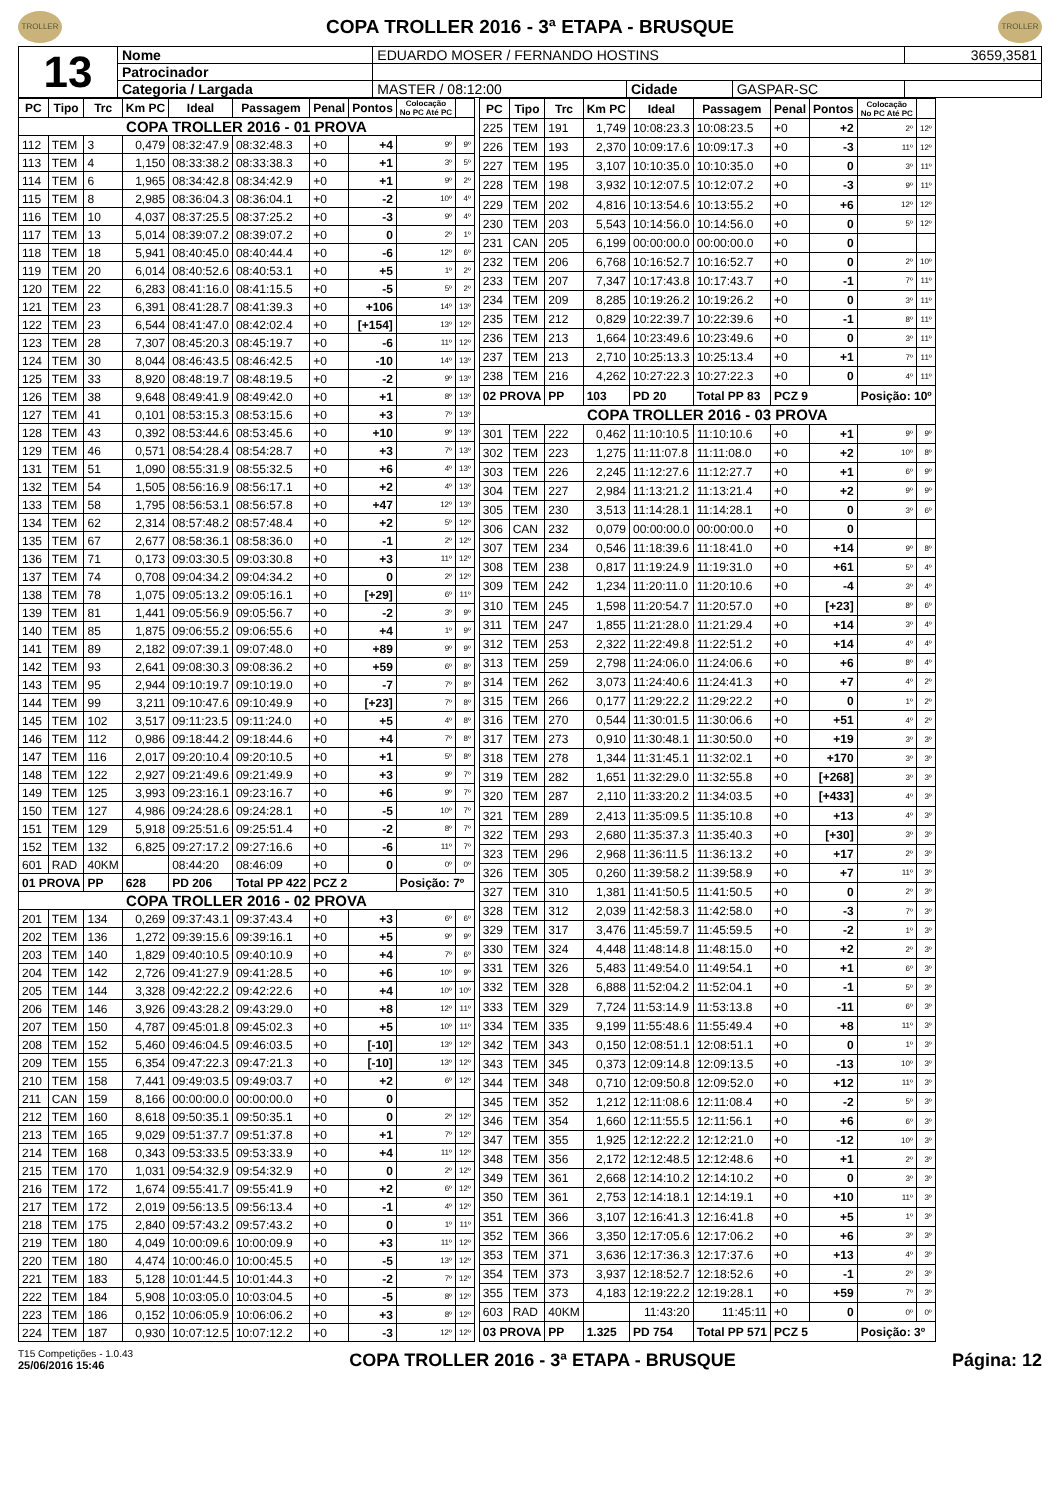TROLLER
COPA TROLLER 2016 - 3ª ETAPA - BRUSQUE
TROLLER
| 13 | Nome | EDUARDO MOSER / FERNANDO HOSTINS | | | 3659,3581 |
| | Patrocinador | | | | |
| | Categoria / Largada | MASTER / 08:12:00 | Cidade | GASPAR-SC | |
| PC | Tipo | Trc | Km PC | Ideal | Passagem | Penal | Pontos | Colocação No PC Até PC | |
| --- | --- | --- | --- | --- | --- | --- | --- | --- | --- |
| COPA TROLLER 2016 - 01 PROVA | | | | | | | | | |
| 112 | TEM | 3 | 0,479 | 08:32:47.9 | 08:32:48.3 | +0 | +4 | 9º | 9º |
| 113 | TEM | 4 | 1,150 | 08:33:38.2 | 08:33:38.3 | +0 | +1 | 3º | 5º |
| 114 | TEM | 6 | 1,965 | 08:34:42.8 | 08:34:42.9 | +0 | +1 | 9º | 2º |
| 115 | TEM | 8 | 2,985 | 08:36:04.3 | 08:36:04.1 | +0 | -2 | 10º | 4º |
| 116 | TEM | 10 | 4,037 | 08:37:25.5 | 08:37:25.2 | +0 | -3 | 9º | 4º |
| 117 | TEM | 13 | 5,014 | 08:39:07.2 | 08:39:07.2 | +0 | 0 | 2º | 1º |
| 118 | TEM | 18 | 5,941 | 08:40:45.0 | 08:40:44.4 | +0 | -6 | 12º | 6º |
| 119 | TEM | 20 | 6,014 | 08:40:52.6 | 08:40:53.1 | +0 | +5 | 1º | 2º |
| 120 | TEM | 22 | 6,283 | 08:41:16.0 | 08:41:15.5 | +0 | -5 | 5º | 2º |
| 121 | TEM | 23 | 6,391 | 08:41:28.7 | 08:41:39.3 | +0 | +106 | 14º | 13º |
| 122 | TEM | 23 | 6,544 | 08:41:47.0 | 08:42:02.4 | +0 | [+154] | 13º | 12º |
| 123 | TEM | 28 | 7,307 | 08:45:20.3 | 08:45:19.7 | +0 | -6 | 11º | 12º |
| 124 | TEM | 30 | 8,044 | 08:46:43.5 | 08:46:42.5 | +0 | -10 | 14º | 13º |
| 125 | TEM | 33 | 8,920 | 08:48:19.7 | 08:48:19.5 | +0 | -2 | 9º | 13º |
| 126 | TEM | 38 | 9,648 | 08:49:41.9 | 08:49:42.0 | +0 | +1 | 8º | 13º |
| 127 | TEM | 41 | 0,101 | 08:53:15.3 | 08:53:15.6 | +0 | +3 | 7º | 13º |
| 128 | TEM | 43 | 0,392 | 08:53:44.6 | 08:53:45.6 | +0 | +10 | 9º | 13º |
| 129 | TEM | 46 | 0,571 | 08:54:28.4 | 08:54:28.7 | +0 | +3 | 7º | 13º |
| 131 | TEM | 51 | 1,090 | 08:55:31.9 | 08:55:32.5 | +0 | +6 | 4º | 13º |
| 132 | TEM | 54 | 1,505 | 08:56:16.9 | 08:56:17.1 | +0 | +2 | 4º | 13º |
| 133 | TEM | 58 | 1,795 | 08:56:53.1 | 08:56:57.8 | +0 | +47 | 12º | 13º |
| 134 | TEM | 62 | 2,314 | 08:57:48.2 | 08:57:48.4 | +0 | +2 | 5º | 12º |
| 135 | TEM | 67 | 2,677 | 08:58:36.1 | 08:58:36.0 | +0 | -1 | 2º | 12º |
| 136 | TEM | 71 | 0,173 | 09:03:30.5 | 09:03:30.8 | +0 | +3 | 11º | 12º |
| 137 | TEM | 74 | 0,708 | 09:04:34.2 | 09:04:34.2 | +0 | 0 | 2º | 12º |
| 138 | TEM | 78 | 1,075 | 09:05:13.2 | 09:05:16.1 | +0 | [+29] | 6º | 11º |
| 139 | TEM | 81 | 1,441 | 09:05:56.9 | 09:05:56.7 | +0 | -2 | 3º | 9º |
| 140 | TEM | 85 | 1,875 | 09:06:55.2 | 09:06:55.6 | +0 | +4 | 1º | 9º |
| 141 | TEM | 89 | 2,182 | 09:07:39.1 | 09:07:48.0 | +0 | +89 | 9º | 9º |
| 142 | TEM | 93 | 2,641 | 09:08:30.3 | 09:08:36.2 | +0 | +59 | 6º | 8º |
| 143 | TEM | 95 | 2,944 | 09:10:19.7 | 09:10:19.0 | +0 | -7 | 7º | 8º |
| 144 | TEM | 99 | 3,211 | 09:10:47.6 | 09:10:49.9 | +0 | [+23] | 7º | 8º |
| 145 | TEM | 102 | 3,517 | 09:11:23.5 | 09:11:24.0 | +0 | +5 | 4º | 8º |
| 146 | TEM | 112 | 0,986 | 09:18:44.2 | 09:18:44.6 | +0 | +4 | 7º | 8º |
| 147 | TEM | 116 | 2,017 | 09:20:10.4 | 09:20:10.5 | +0 | +1 | 5º | 8º |
| 148 | TEM | 122 | 2,927 | 09:21:49.6 | 09:21:49.9 | +0 | +3 | 9º | 7º |
| 149 | TEM | 125 | 3,993 | 09:23:16.1 | 09:23:16.7 | +0 | +6 | 9º | 7º |
| 150 | TEM | 127 | 4,986 | 09:24:28.6 | 09:24:28.1 | +0 | -5 | 10º | 7º |
| 151 | TEM | 129 | 5,918 | 09:25:51.6 | 09:25:51.4 | +0 | -2 | 8º | 7º |
| 152 | TEM | 132 | 6,825 | 09:27:17.2 | 09:27:16.6 | +0 | -6 | 11º | 7º |
| 601 | RAD | 40KM | | 08:44:20 | 08:46:09 | +0 | 0 | 0º | 0º |
| 01 PROVA | | PP | 628 | PD 206 | Total PP 422 | PCZ 2 | | Posição: 7º | |
| COPA TROLLER 2016 - 02 PROVA | | | | | | | | | |
| 201 | TEM | 134 | 0,269 | 09:37:43.1 | 09:37:43.4 | +0 | +3 | 6º | 6º |
| 202 | TEM | 136 | 1,272 | 09:39:15.6 | 09:39:16.1 | +0 | +5 | 9º | 9º |
| 203 | TEM | 140 | 1,829 | 09:40:10.5 | 09:40:10.9 | +0 | +4 | 7º | 6º |
| 204 | TEM | 142 | 2,726 | 09:41:27.9 | 09:41:28.5 | +0 | +6 | 10º | 9º |
| 205 | TEM | 144 | 3,328 | 09:42:22.2 | 09:42:22.6 | +0 | +4 | 10º | 10º |
| 206 | TEM | 146 | 3,926 | 09:43:28.2 | 09:43:29.0 | +0 | +8 | 12º | 11º |
| 207 | TEM | 150 | 4,787 | 09:45:01.8 | 09:45:02.3 | +0 | +5 | 10º | 11º |
| 208 | TEM | 152 | 5,460 | 09:46:04.5 | 09:46:03.5 | +0 | [-10] | 13º | 12º |
| 209 | TEM | 155 | 6,354 | 09:47:22.3 | 09:47:21.3 | +0 | [-10] | 13º | 12º |
| 210 | TEM | 158 | 7,441 | 09:49:03.5 | 09:49:03.7 | +0 | +2 | 6º | 12º |
| 211 | CAN | 159 | 8,166 | 00:00:00.0 | 00:00:00.0 | +0 | 0 | | |
| 212 | TEM | 160 | 8,618 | 09:50:35.1 | 09:50:35.1 | +0 | 0 | 2º | 12º |
| 213 | TEM | 165 | 9,029 | 09:51:37.7 | 09:51:37.8 | +0 | +1 | 7º | 12º |
| 214 | TEM | 168 | 0,343 | 09:53:33.5 | 09:53:33.9 | +0 | +4 | 11º | 12º |
| 215 | TEM | 170 | 1,031 | 09:54:32.9 | 09:54:32.9 | +0 | 0 | 2º | 12º |
| 216 | TEM | 172 | 1,674 | 09:55:41.7 | 09:55:41.9 | +0 | +2 | 6º | 12º |
| 217 | TEM | 172 | 2,019 | 09:56:13.5 | 09:56:13.4 | +0 | -1 | 4º | 12º |
| 218 | TEM | 175 | 2,840 | 09:57:43.2 | 09:57:43.2 | +0 | 0 | 1º | 11º |
| 219 | TEM | 180 | 4,049 | 10:00:09.6 | 10:00:09.9 | +0 | +3 | 11º | 12º |
| 220 | TEM | 180 | 4,474 | 10:00:46.0 | 10:00:45.5 | +0 | -5 | 13º | 12º |
| 221 | TEM | 183 | 5,128 | 10:01:44.5 | 10:01:44.3 | +0 | -2 | 7º | 12º |
| 222 | TEM | 184 | 5,908 | 10:03:05.0 | 10:03:04.5 | +0 | -5 | 8º | 12º |
| 223 | TEM | 186 | 0,152 | 10:06:05.9 | 10:06:06.2 | +0 | +3 | 8º | 12º |
| 224 | TEM | 187 | 0,930 | 10:07:12.5 | 10:07:12.2 | +0 | -3 | 12º | 12º |
| PC | Tipo | Trc | Km PC | Ideal | Passagem | Penal | Pontos | Colocação No PC Até PC | |
| --- | --- | --- | --- | --- | --- | --- | --- | --- | --- |
| 225 | TEM | 191 | 1,749 | 10:08:23.3 | 10:08:23.5 | +0 | +2 | 2º | 12º |
| 226 | TEM | 193 | 2,370 | 10:09:17.6 | 10:09:17.3 | +0 | -3 | 11º | 12º |
| 227 | TEM | 195 | 3,107 | 10:10:35.0 | 10:10:35.0 | +0 | 0 | 3º | 11º |
| 228 | TEM | 198 | 3,932 | 10:12:07.5 | 10:12:07.2 | +0 | -3 | 9º | 11º |
| 229 | TEM | 202 | 4,816 | 10:13:54.6 | 10:13:55.2 | +0 | +6 | 12º | 12º |
| 230 | TEM | 203 | 5,543 | 10:14:56.0 | 10:14:56.0 | +0 | 0 | 5º | 12º |
| 231 | CAN | 205 | 6,199 | 00:00:00.0 | 00:00:00.0 | +0 | 0 | | |
| 232 | TEM | 206 | 6,768 | 10:16:52.7 | 10:16:52.7 | +0 | 0 | 2º | 10º |
| 233 | TEM | 207 | 7,347 | 10:17:43.8 | 10:17:43.7 | +0 | -1 | 7º | 11º |
| 234 | TEM | 209 | 8,285 | 10:19:26.2 | 10:19:26.2 | +0 | 0 | 3º | 11º |
| 235 | TEM | 212 | 0,829 | 10:22:39.7 | 10:22:39.6 | +0 | -1 | 8º | 11º |
| 236 | TEM | 213 | 1,664 | 10:23:49.6 | 10:23:49.6 | +0 | 0 | 3º | 11º |
| 237 | TEM | 213 | 2,710 | 10:25:13.3 | 10:25:13.4 | +0 | +1 | 7º | 11º |
| 238 | TEM | 216 | 4,262 | 10:27:22.3 | 10:27:22.3 | +0 | 0 | 4º | 11º |
| 02 PROVA | | PP | 103 | PD 20 | Total PP 83 | PCZ 9 | | Posição: 10º | |
| COPA TROLLER 2016 - 03 PROVA | | | | | | | | | |
| 301 | TEM | 222 | 0,462 | 11:10:10.5 | 11:10:10.6 | +0 | +1 | 9º | 9º |
| 302 | TEM | 223 | 1,275 | 11:11:07.8 | 11:11:08.0 | +0 | +2 | 10º | 8º |
| 303 | TEM | 226 | 2,245 | 11:12:27.6 | 11:12:27.7 | +0 | +1 | 6º | 9º |
| 304 | TEM | 227 | 2,984 | 11:13:21.2 | 11:13:21.4 | +0 | +2 | 9º | 9º |
| 305 | TEM | 230 | 3,513 | 11:14:28.1 | 11:14:28.1 | +0 | 0 | 3º | 6º |
| 306 | CAN | 232 | 0,079 | 00:00:00.0 | 00:00:00.0 | +0 | 0 | | |
| 307 | TEM | 234 | 0,546 | 11:18:39.6 | 11:18:41.0 | +0 | +14 | 9º | 8º |
| 308 | TEM | 238 | 0,817 | 11:19:24.9 | 11:19:31.0 | +0 | +61 | 5º | 4º |
| 309 | TEM | 242 | 1,234 | 11:20:11.0 | 11:20:10.6 | +0 | -4 | 3º | 4º |
| 310 | TEM | 245 | 1,598 | 11:20:54.7 | 11:20:57.0 | +0 | [+23] | 8º | 6º |
| 311 | TEM | 247 | 1,855 | 11:21:28.0 | 11:21:29.4 | +0 | +14 | 3º | 4º |
| 312 | TEM | 253 | 2,322 | 11:22:49.8 | 11:22:51.2 | +0 | +14 | 4º | 4º |
| 313 | TEM | 259 | 2,798 | 11:24:06.0 | 11:24:06.6 | +0 | +6 | 8º | 4º |
| 314 | TEM | 262 | 3,073 | 11:24:40.6 | 11:24:41.3 | +0 | +7 | 4º | 2º |
| 315 | TEM | 266 | 0,177 | 11:29:22.2 | 11:29:22.2 | +0 | 0 | 1º | 2º |
| 316 | TEM | 270 | 0,544 | 11:30:01.5 | 11:30:06.6 | +0 | +51 | 4º | 2º |
| 317 | TEM | 273 | 0,910 | 11:30:48.1 | 11:30:50.0 | +0 | +19 | 3º | 3º |
| 318 | TEM | 278 | 1,344 | 11:31:45.1 | 11:32:02.1 | +0 | +170 | 3º | 3º |
| 319 | TEM | 282 | 1,651 | 11:32:29.0 | 11:32:55.8 | +0 | [+268] | 3º | 3º |
| 320 | TEM | 287 | 2,110 | 11:33:20.2 | 11:34:03.5 | +0 | [+433] | 4º | 3º |
| 321 | TEM | 289 | 2,413 | 11:35:09.5 | 11:35:10.8 | +0 | +13 | 4º | 3º |
| 322 | TEM | 293 | 2,680 | 11:35:37.3 | 11:35:40.3 | +0 | [+30] | 3º | 3º |
| 323 | TEM | 296 | 2,968 | 11:36:11.5 | 11:36:13.2 | +0 | +17 | 2º | 3º |
| 326 | TEM | 305 | 0,260 | 11:39:58.2 | 11:39:58.9 | +0 | +7 | 11º | 3º |
| 327 | TEM | 310 | 1,381 | 11:41:50.5 | 11:41:50.5 | +0 | 0 | 2º | 3º |
| 328 | TEM | 312 | 2,039 | 11:42:58.3 | 11:42:58.0 | +0 | -3 | 7º | 3º |
| 329 | TEM | 317 | 3,476 | 11:45:59.7 | 11:45:59.5 | +0 | -2 | 1º | 3º |
| 330 | TEM | 324 | 4,448 | 11:48:14.8 | 11:48:15.0 | +0 | +2 | 2º | 3º |
| 331 | TEM | 326 | 5,483 | 11:49:54.0 | 11:49:54.1 | +0 | +1 | 6º | 3º |
| 332 | TEM | 328 | 6,888 | 11:52:04.2 | 11:52:04.1 | +0 | -1 | 5º | 3º |
| 333 | TEM | 329 | 7,724 | 11:53:14.9 | 11:53:13.8 | +0 | -11 | 6º | 3º |
| 334 | TEM | 335 | 9,199 | 11:55:48.6 | 11:55:49.4 | +0 | +8 | 11º | 3º |
| 342 | TEM | 343 | 0,150 | 12:08:51.1 | 12:08:51.1 | +0 | 0 | 1º | 3º |
| 343 | TEM | 345 | 0,373 | 12:09:14.8 | 12:09:13.5 | +0 | -13 | 10º | 3º |
| 344 | TEM | 348 | 0,710 | 12:09:50.8 | 12:09:52.0 | +0 | +12 | 11º | 3º |
| 345 | TEM | 352 | 1,212 | 12:11:08.6 | 12:11:08.4 | +0 | -2 | 5º | 3º |
| 346 | TEM | 354 | 1,660 | 12:11:55.5 | 12:11:56.1 | +0 | +6 | 6º | 3º |
| 347 | TEM | 355 | 1,925 | 12:12:22.2 | 12:12:21.0 | +0 | -12 | 10º | 3º |
| 348 | TEM | 356 | 2,172 | 12:12:48.5 | 12:12:48.6 | +0 | +1 | 2º | 3º |
| 349 | TEM | 361 | 2,668 | 12:14:10.2 | 12:14:10.2 | +0 | 0 | 3º | 3º |
| 350 | TEM | 361 | 2,753 | 12:14:18.1 | 12:14:19.1 | +0 | +10 | 11º | 3º |
| 351 | TEM | 366 | 3,107 | 12:16:41.3 | 12:16:41.8 | +0 | +5 | 1º | 3º |
| 352 | TEM | 366 | 3,350 | 12:17:05.6 | 12:17:06.2 | +0 | +6 | 3º | 3º |
| 353 | TEM | 371 | 3,636 | 12:17:36.3 | 12:17:37.6 | +0 | +13 | 4º | 3º |
| 354 | TEM | 373 | 3,937 | 12:18:52.7 | 12:18:52.6 | +0 | -1 | 2º | 3º |
| 355 | TEM | 373 | 4,183 | 12:19:22.2 | 12:19:28.1 | +0 | +59 | 7º | 3º |
| 603 | RAD | 40KM | | 11:43:20 | 11:45:11 | +0 | 0 | 0º | 0º |
| 03 PROVA | | PP | 1.325 | PD 754 | Total PP 571 | PCZ 5 | | Posição: 3º | |
T15 Competições - 1.0.43
25/06/2016 15:46
COPA TROLLER 2016 - 3ª ETAPA - BRUSQUE
Página: 12